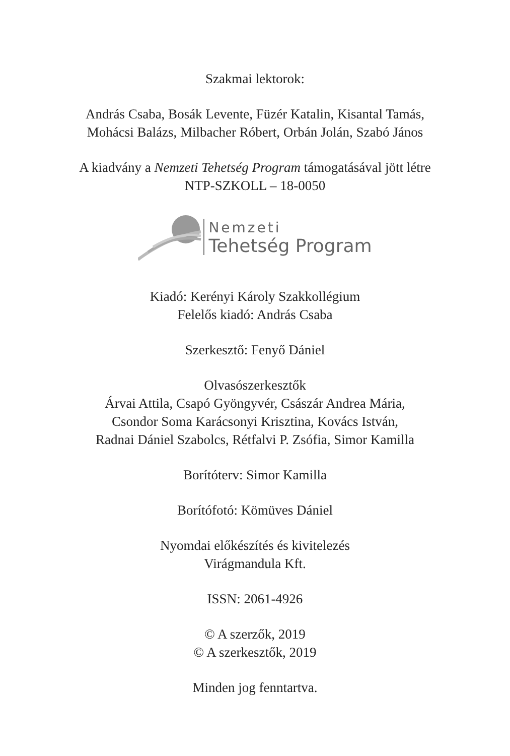Szakmai lektorok:
András Csaba, Bosák Levente, Füzér Katalin, Kisantal Tamás,
Mohácsi Balázs, Milbacher Róbert, Orbán Jolán, Szabó János
A kiadvány a Nemzeti Tehetség Program támogatásával jött létre
NTP-SZKOLL – 18-0050
Nemzeti
Tehetség Program
Kiadó: Kerényi Károly Szakkollégium
Felelős kiadó: András Csaba
Szerkesztő: Fenyő Dániel
Olvasószerkesztők
Árvai Attila, Csapó Gyöngyvér, Császár Andrea Mária,
Csondor Soma Karácsonyi Krisztina, Kovács István,
Radnai Dániel Szabolcs, Rétfalvi P. Zsófia, Simor Kamilla
Borítóterv: Simor Kamilla
Borítófotó: Kömüves Dániel
Nyomdai előkészítés és kivitelezés
Virágmandula Kft.
ISSN: 2061-4926
© A szerzők, 2019
© A szerkesztők, 2019
Minden jog fenntartva.